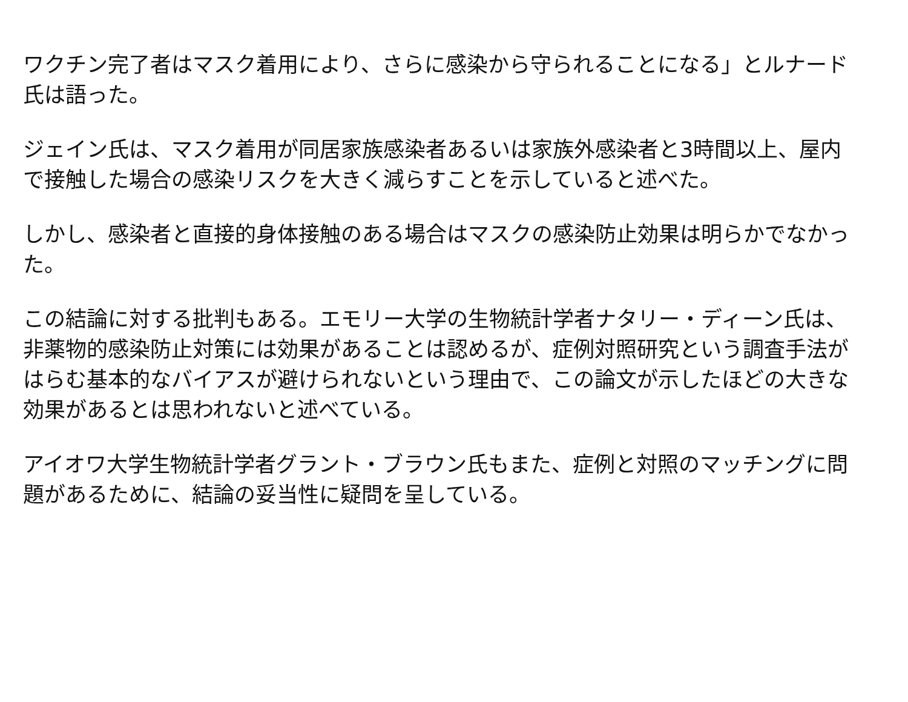ワクチン完了者はマスク着用により、さらに感染から守られることになる」とルナード氏は語った。
ジェイン氏は、マスク着用が同居家族感染者あるいは家族外感染者と3時間以上、屋内で接触した場合の感染リスクを大きく減らすことを示していると述べた。
しかし、感染者と直接的身体接触のある場合はマスクの感染防止効果は明らかでなかった。
この結論に対する批判もある。エモリー大学の生物統計学者ナタリー・ディーン氏は、非薬物的感染防止対策には効果があることは認めるが、症例対照研究という調査手法がはらむ基本的なバイアスが避けられないという理由で、この論文が示したほどの大きな効果があるとは思われないと述べている。
アイオワ大学生物統計学者グラント・ブラウン氏もまた、症例と対照のマッチングに問題があるために、結論の妥当性に疑問を呈している。